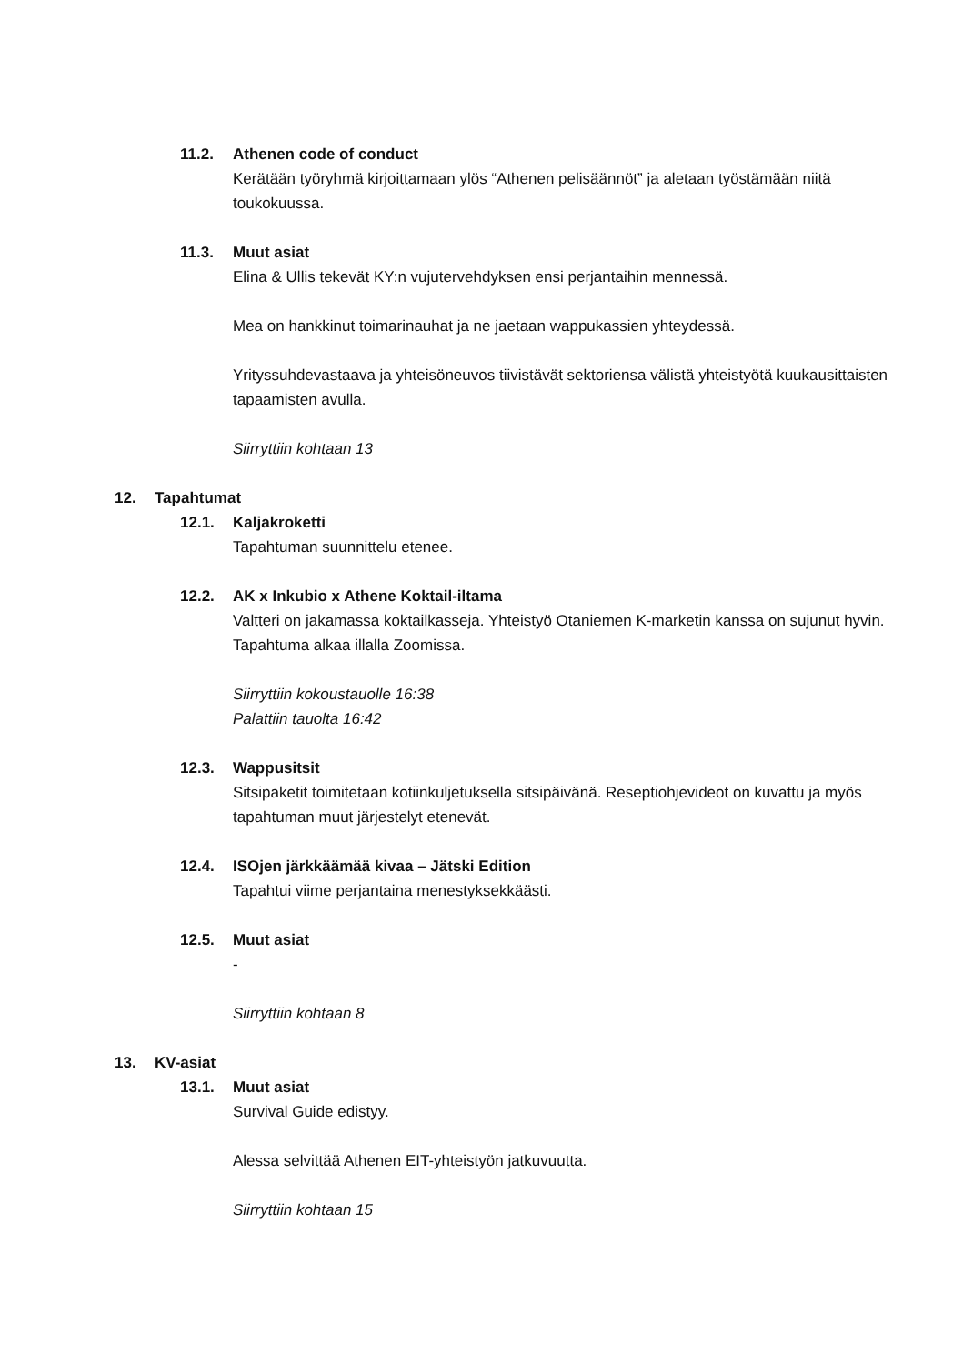11.2. Athenen code of conduct
Kerätään työryhmä kirjoittamaan ylös “Athenen pelisäännöt” ja aletaan työstämään niitä toukokuussa.
11.3. Muut asiat
Elina & Ullis tekevät KY:n vujutervehdyksen ensi perjantaihin mennessä.
Mea on hankkinut toimarinauhat ja ne jaetaan wappukassien yhteydessä.
Yrityssuhdevastaava ja yhteisöneuvos tiivistävät sektoriensa välistä yhteistyötä kuukausittaisten tapaamisten avulla.
Siirryttiin kohtaan 13
12. Tapahtumat
12.1. Kaljakroketti
Tapahtuman suunnittelu etenee.
12.2. AK x Inkubio x Athene Koktail-iltama
Valtteri on jakamassa koktailkasseja. Yhteistyö Otaniemen K-marketin kanssa on sujunut hyvin. Tapahtuma alkaa illalla Zoomissa.
Siirryttiin kokoustauolle 16:38
Palattiin tauolta 16:42
12.3. Wappusitsit
Sitsipaketit toimitetaan kotiinkuljetuksella sitsipäivänä. Reseptiohjevideot on kuvattu ja myös tapahtuman muut järjestelyt etenevät.
12.4. ISOjen järkkäämää kivaa – Jätski Edition
Tapahtui viime perjantaina menestyksekkäästi.
12.5. Muut asiat
-
Siirryttiin kohtaan 8
13. KV-asiat
13.1. Muut asiat
Survival Guide edistyy.
Alessa selvittää Athenen EIT-yhteistyön jatkuvuutta.
Siirryttiin kohtaan 15